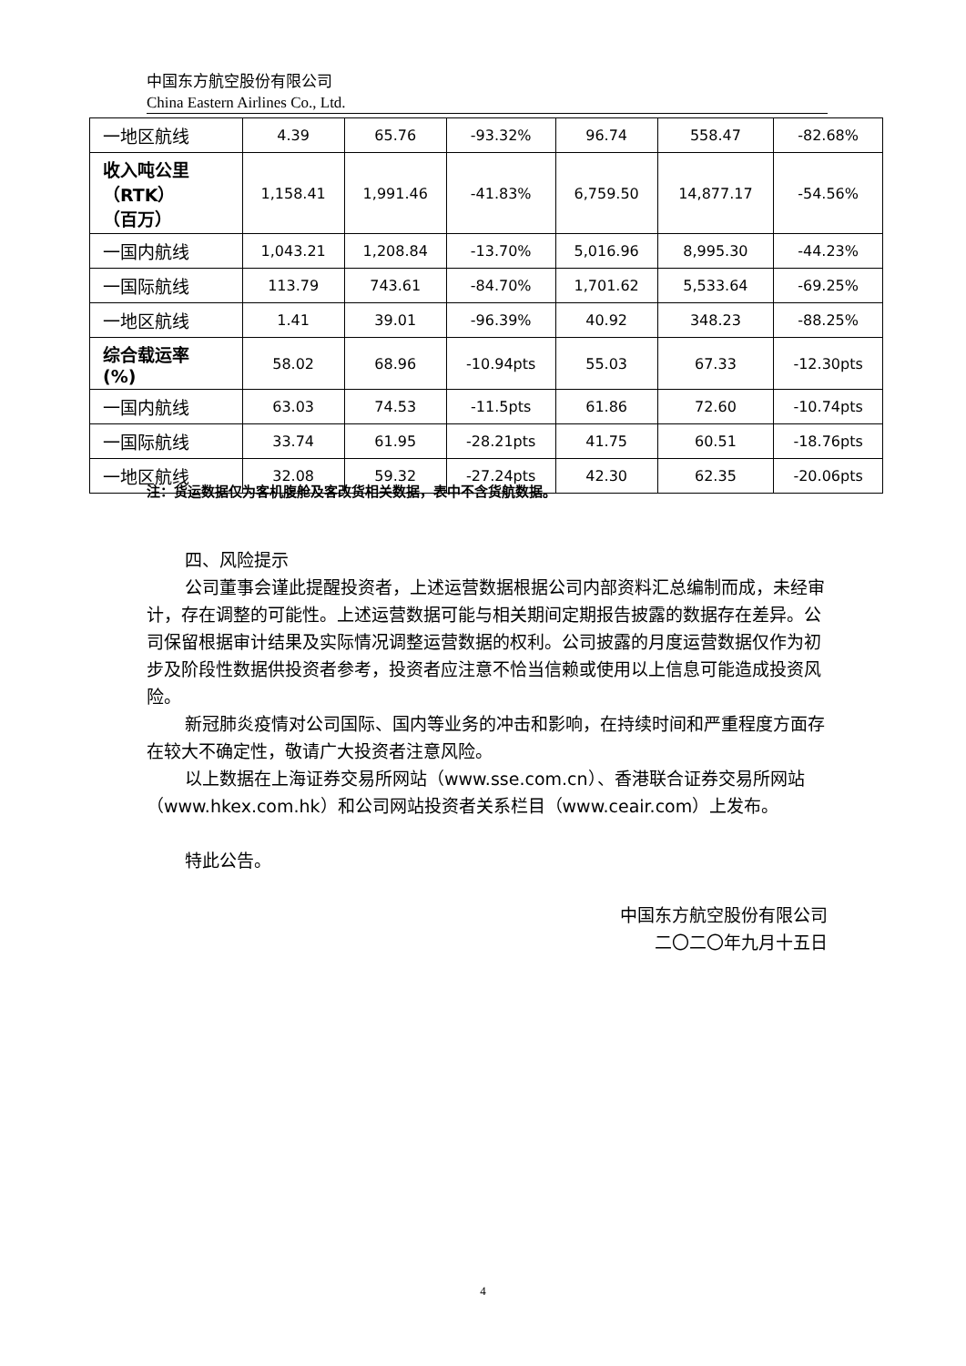中国东方航空股份有限公司
China Eastern Airlines Co., Ltd.
| 一地区航线 | 4.39 | 65.76 | -93.32% | 96.74 | 558.47 | -82.68% |
| 收入吨公里 （RTK） （百万） | 1,158.41 | 1,991.46 | -41.83% | 6,759.50 | 14,877.17 | -54.56% |
| 一国内航线 | 1,043.21 | 1,208.84 | -13.70% | 5,016.96 | 8,995.30 | -44.23% |
| 一国际航线 | 113.79 | 743.61 | -84.70% | 1,701.62 | 5,533.64 | -69.25% |
| 一地区航线 | 1.41 | 39.01 | -96.39% | 40.92 | 348.23 | -88.25% |
| 综合载运率 (%) | 58.02 | 68.96 | -10.94pts | 55.03 | 67.33 | -12.30pts |
| 一国内航线 | 63.03 | 74.53 | -11.5pts | 61.86 | 72.60 | -10.74pts |
| 一国际航线 | 33.74 | 61.95 | -28.21pts | 41.75 | 60.51 | -18.76pts |
| 一地区航线 | 32.08 | 59.32 | -27.24pts | 42.30 | 62.35 | -20.06pts |
注：货运数据仅为客机腹舱及客改货相关数据，表中不含货航数据。
四、风险提示
公司董事会谨此提醒投资者，上述运营数据根据公司内部资料汇总编制而成，未经审计，存在调整的可能性。上述运营数据可能与相关期间定期报告披露的数据存在差异。公司保留根据审计结果及实际情况调整运营数据的权利。公司披露的月度运营数据仅作为初步及阶段性数据供投资者参考，投资者应注意不恰当信赖或使用以上信息可能造成投资风险。
新冠肺炎疫情对公司国际、国内等业务的冲击和影响，在持续时间和严重程度方面存在较大不确定性，敬请广大投资者注意风险。
以上数据在上海证券交易所网站（www.sse.com.cn）、香港联合证券交易所网站（www.hkex.com.hk）和公司网站投资者关系栏目（www.ceair.com）上发布。
特此公告。
中国东方航空股份有限公司
二〇二〇年九月十五日
4